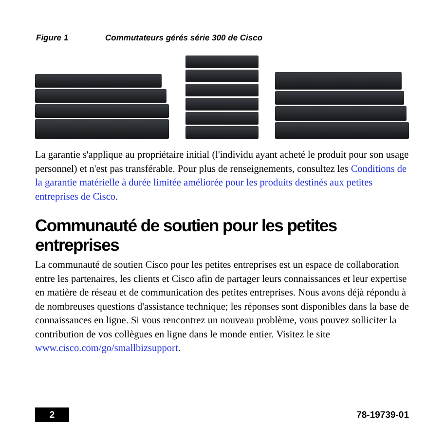Figure 1 Commutateurs gérés série 300 de Cisco
La garantie s'applique au propriétaire initial (l'individu ayant acheté le produit pour son usage personnel) et n'est pas transférable. Pour plus de renseignements, consultez les Conditions de la garantie matérielle à durée limitée améliorée pour les produits destinés aux petites entreprises de Cisco.
Communauté de soutien pour les petites entreprises
La communauté de soutien Cisco pour les petites entreprises est un espace de collaboration entre les partenaires, les clients et Cisco afin de partager leurs connaissances et leur expertise en matière de réseau et de communication des petites entreprises. Nous avons déjà répondu à de nombreuses questions d'assistance technique; les réponses sont disponibles dans la base de connaissances en ligne. Si vous rencontrez un nouveau problème, vous pouvez solliciter la contribution de vos collègues en ligne dans le monde entier. Visitez le site www.cisco.com/go/smallbizsupport.
2
78-19739-01